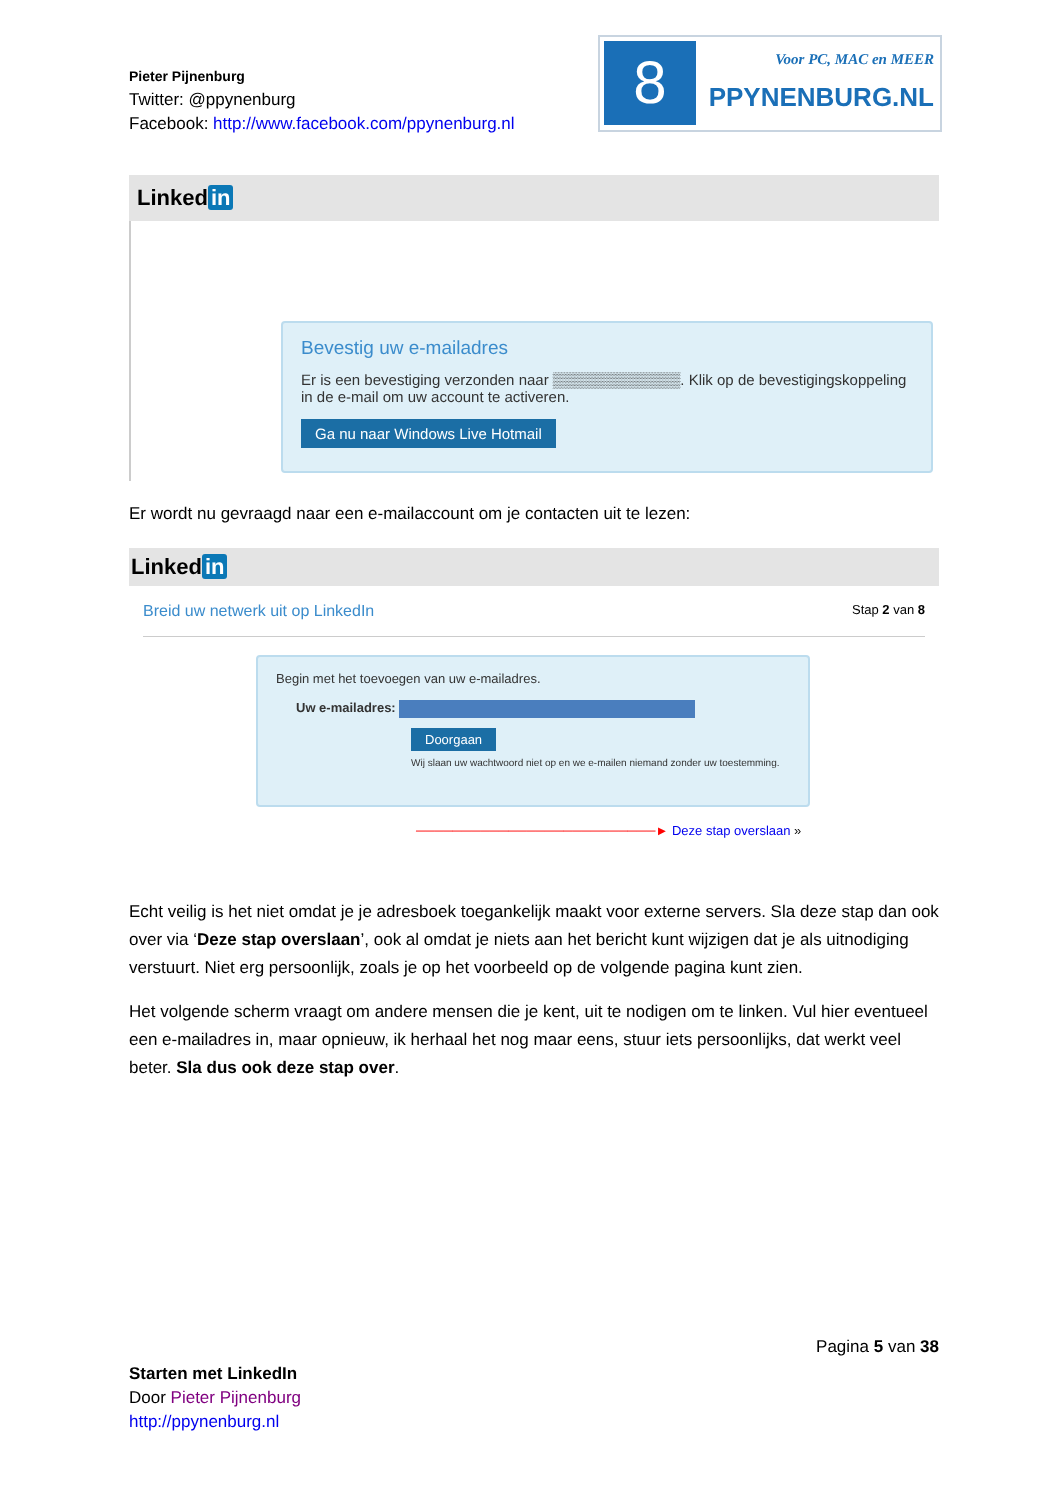Pieter Pijnenburg
Twitter: @ppynenburg
Facebook: http://www.facebook.com/ppynenburg.nl
8
Voor PC, MAC en MEER
PPYNENBURG.NL
Linked in
Bevestig uw e-mailadres
Er is een bevestiging verzonden naar ▒▒▒▒▒▒▒▒▒▒▒▒. Klik op de bevestigingskoppeling in de e-mail om uw account te activeren.
Ga nu naar Windows Live Hotmail
Er wordt nu gevraagd naar een e-mailaccount om je contacten uit te lezen:
Linked in
Breid uw netwerk uit op LinkedIn Stap 2 van 8
Begin met het toevoegen van uw e-mailadres.
Uw e-mailadres:
Doorgaan
Wij slaan uw wachtwoord niet op en we e-mailen niemand zonder uw toestemming.
──────────────────────────► Deze stap overslaan »
Echt veilig is het niet omdat je je adresboek toegankelijk maakt voor externe servers. Sla deze stap dan ook over via ‘Deze stap overslaan’, ook al omdat je niets aan het bericht kunt wijzigen dat je als uitnodiging verstuurt. Niet erg persoonlijk, zoals je op het voorbeeld op de volgende pagina kunt zien.
Het volgende scherm vraagt om andere mensen die je kent, uit te nodigen om te linken. Vul hier eventueel een e-mailadres in, maar opnieuw, ik herhaal het nog maar eens, stuur iets persoonlijks, dat werkt veel beter. Sla dus ook deze stap over.
Pagina 5 van 38
Starten met LinkedIn
Door Pieter Pijnenburg
http://ppynenburg.nl